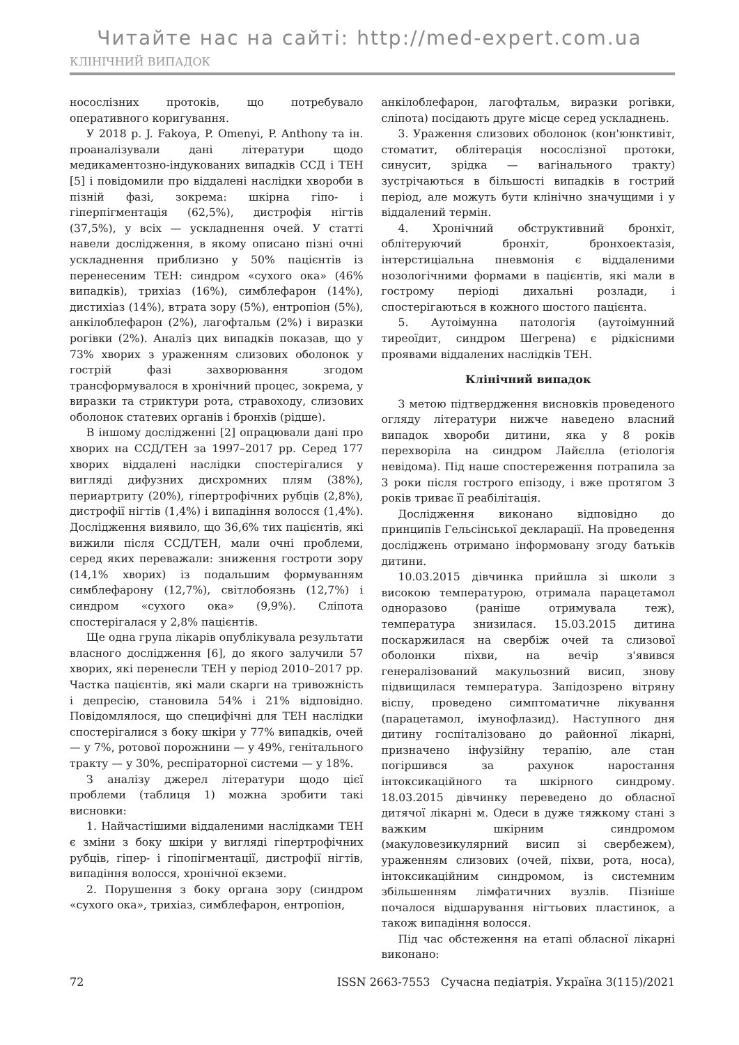Читайте нас на сайті: http://med-expert.com.ua
КЛІНІЧНИЙ ВИПАДОК
носослізних протоків, що потребувало оперативного коригування.
У 2018 р. J. Fakoya, P. Omenyi, P. Anthony та ін. проаналізували дані літератури щодо медикаментозно-індукованих випадків ССД і ТЕН [5] і повідомили про віддалені наслідки хвороби в пізній фазі, зокрема: шкірна гіпо- і гіперпігментація (62,5%), дистрофія нігтів (37,5%), у всіх — ускладнення очей. У статті навели дослідження, в якому описано пізні очні ускладнення приблизно у 50% пацієнтів із перенесеним ТЕН: синдром «сухого ока» (46% випадків), трихіаз (16%), симблефарон (14%), дистихіаз (14%), втрата зору (5%), ентропіон (5%), анкілоблефарон (2%), лагофтальм (2%) і виразки рогівки (2%). Аналіз цих випадків показав, що у 73% хворих з ураженням слизових оболонок у гострій фазі захворювання згодом трансформувалося в хронічний процес, зокрема, у виразки та стриктури рота, стравоходу, слизових оболонок статевих органів і бронхів (рідше).
В іншому дослідженні [2] опрацювали дані про хворих на ССД/ТЕН за 1997–2017 рр. Серед 177 хворих віддалені наслідки спостерігалися у вигляді дифузних дисхромних плям (38%), периартриту (20%), гіпертрофічних рубців (2,8%), дистрофії нігтів (1,4%) і випадіння волосся (1,4%). Дослідження виявило, що 36,6% тих пацієнтів, які вижили після ССД/ТЕН, мали очні проблеми, серед яких переважали: зниження гостроти зору (14,1% хворих) із подальшим формуванням симблефарону (12,7%), світлобоязнь (12,7%) і синдром «сухого ока» (9,9%). Сліпота спостерігалася у 2,8% пацієнтів.
Ще одна група лікарів опублікувала результати власного дослідження [6], до якого залучили 57 хворих, які перенесли ТЕН у період 2010–2017 рр. Частка пацієнтів, які мали скарги на тривожність і депресію, становила 54% і 21% відповідно. Повідомлялося, що специфічні для ТЕН наслідки спостерігалися з боку шкіри у 77% випадків, очей — у 7%, ротової порожнини — у 49%, генітального тракту — у 30%, респіраторної системи — у 18%.
З аналізу джерел літератури щодо цієї проблеми (таблиця 1) можна зробити такі висновки:
1. Найчастішими віддаленими наслідками ТЕН є зміни з боку шкіри у вигляді гіпертрофічних рубців, гіпер- і гіпопігментації, дистрофії нігтів, випадіння волосся, хронічної екземи.
2. Порушення з боку органа зору (синдром «сухого ока», трихіаз, симблефарон, ентропіон,
анкілоблефарон, лагофтальм, виразки рогівки, сліпота) посідають друге місце серед ускладнень.
3. Ураження слизових оболонок (кон'юнктивіт, стоматит, облітерація носослізної протоки, синусит, зрідка — вагінального тракту) зустрічаються в більшості випадків в гострий період, але можуть бути клінічно значущими і у віддалений термін.
4. Хронічний обструктивний бронхіт, облітеруючий бронхіт, бронхоектазія, інтерстиціальна пневмонія є віддаленими нозологічними формами в пацієнтів, які мали в гострому періоді дихальні розлади, і спостерігаються в кожного шостого пацієнта.
5. Аутоімунна патологія (аутоімунний тиреоїдит, синдром Шегрена) є рідкісними проявами віддалених наслідків ТЕН.
Клінічний випадок
З метою підтвердження висновків проведеного огляду літератури нижче наведено власний випадок хвороби дитини, яка у 8 років перехворіла на синдром Лайєлла (етіологія невідома). Під наше спостереження потрапила за 3 роки після гострого епізоду, і вже протягом 3 років триває її реабілітація.
Дослідження виконано відповідно до принципів Гельсінської декларації. На проведення досліджень отримано інформовану згоду батьків дитини.
10.03.2015 дівчинка прийшла зі школи з високою температурою, отримала парацетамол одноразово (раніше отримувала теж), температура знизилася. 15.03.2015 дитина поскаржилася на свербіж очей та слизової оболонки піхви, на вечір з'явився генералізований макульозний висип, знову підвищилася температура. Запідозрено вітряну віспу, проведено симптоматичне лікування (парацетамол, імунофлазид). Наступного дня дитину госпіталізовано до районної лікарні, призначено інфузійну терапію, але стан погіршився за рахунок наростання інтоксикаційного та шкірного синдрому. 18.03.2015 дівчинку переведено до обласної дитячої лікарні м. Одеси в дуже тяжкому стані з важким шкірним синдромом (макуловезикулярний висип зі свербежем), ураженням слизових (очей, піхви, рота, носа), інтоксикаційним синдромом, із системним збільшенням лімфатичних вузлів. Пізніше почалося відшарування нігтьових пластинок, а також випадіння волосся.
Під час обстеження на етапі обласної лікарні виконано:
72 ISSN 2663-7553 Сучасна педіатрія. Україна 3(115)/2021